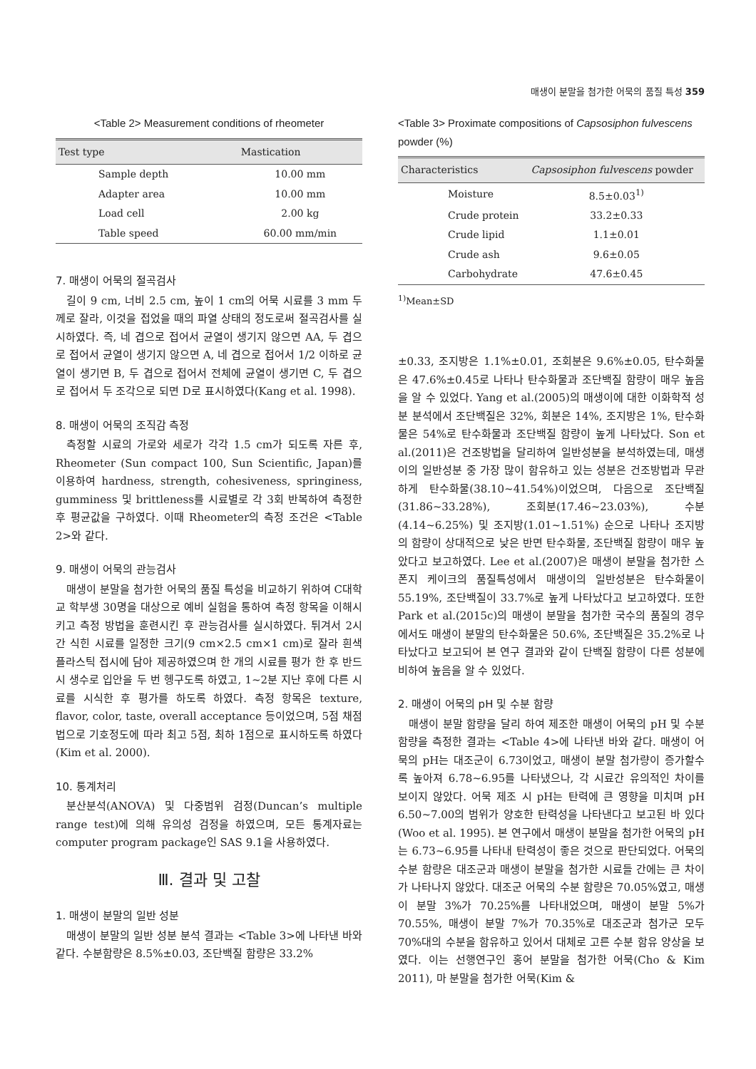매생이 분말을 첨가한 어묵의 품질 특성 359
<Table 2> Measurement conditions of rheometer
| Test type | Mastication |
| --- | --- |
| Sample depth | 10.00 mm |
| Adapter area | 10.00 mm |
| Load cell | 2.00 kg |
| Table speed | 60.00 mm/min |
7. 매생이 어묵의 절곡검사
길이 9 cm, 너비 2.5 cm, 높이 1 cm의 어묵 시료를 3 mm 두께로 잘라, 이것을 접었을 때의 파열 상태의 정도로써 절곡검사를 실시하였다. 즉, 네 겹으로 접어서 균열이 생기지 않으면 AA, 두 겹으로 접어서 균열이 생기지 않으면 A, 네 겹으로 접어서 1/2 이하로 균열이 생기면 B, 두 겹으로 접어서 전체에 균열이 생기면 C, 두 겹으로 접어서 두 조각으로 되면 D로 표시하였다(Kang et al. 1998).
8. 매생이 어묵의 조직감 측정
측정할 시료의 가로와 세로가 각각 1.5 cm가 되도록 자른 후, Rheometer (Sun compact 100, Sun Scientific, Japan)를 이용하여 hardness, strength, cohesiveness, springiness, gumminess 및 brittleness를 시료별로 각 3회 반복하여 측정한 후 평균값을 구하였다. 이때 Rheometer의 측정 조건은 <Table 2>와 같다.
9. 매생이 어묵의 관능검사
매생이 분말을 첨가한 어묵의 품질 특성을 비교하기 위하여 C대학교 학부생 30명을 대상으로 예비 실험을 통하여 측정 항목을 이해시키고 측정 방법을 훈련시킨 후 관능검사를 실시하였다. 튀겨서 2시간 식힌 시료를 일정한 크기(9 cm×2.5 cm×1 cm)로 잘라 흰색 플라스틱 접시에 담아 제공하였으며 한 개의 시료를 평가 한 후 반드시 생수로 입안을 두 번 헹구도록 하였고, 1~2분 지난 후에 다른 시료를 시식한 후 평가를 하도록 하였다. 측정 항목은 texture, flavor, color, taste, overall acceptance 등이었으며, 5점 채점법으로 기호정도에 따라 최고 5점, 최하 1점으로 표시하도록 하였다(Kim et al. 2000).
10. 통계처리
분산분석(ANOVA) 및 다중범위 검정(Duncan’s multiple range test)에 의해 유의성 검정을 하였으며, 모든 통계자료는 computer program package인 SAS 9.1을 사용하였다.
Ⅲ. 결과 및 고찰
1. 매생이 분말의 일반 성분
매생이 분말의 일반 성분 분석 결과는 <Table 3>에 나타낸 바와 같다. 수분함량은 8.5%±0.03, 조단백질 함량은 33.2%
<Table 3> Proximate compositions of Capsosiphon fulvescens powder (%)
| Characteristics | Capsosiphon fulvescens powder |
| --- | --- |
| Moisture | 8.5±0.03<sup>1)</sup> |
| Crude protein | 33.2±0.33 |
| Crude lipid | 1.1±0.01 |
| Crude ash | 9.6±0.05 |
| Carbohydrate | 47.6±0.45 |
<sup>1)</sup> Mean±SD
±0.33, 조지방은 1.1%±0.01, 조회분은 9.6%±0.05, 탄수화물은 47.6%±0.45로 나타나 탄수화물과 조단백질 함량이 매우 높음을 알 수 있었다. Yang et al.(2005)의 매생이에 대한 이화학적 성분 분석에서 조단백질은 32%, 회분은 14%, 조지방은 1%, 탄수화물은 54%로 탄수화물과 조단백질 함량이 높게 나타났다. Son et al.(2011)은 건조방법을 달리하여 일반성분을 분석하였는데, 매생이의 일반성분 중 가장 많이 함유하고 있는 성분은 건조방법과 무관하게 탄수화물(38.10~41.54%)이었으며, 다음으로 조단백질(31.86~33.28%), 조회분(17.46~23.03%), 수분(4.14~6.25%) 및 조지방(1.01~1.51%) 순으로 나타나 조지방의 함량이 상대적으로 낮은 반면 탄수화물, 조단백질 함량이 매우 높았다고 보고하였다. Lee et al.(2007)은 매생이 분말을 첨가한 스폰지 케이크의 품질특성에서 매생이의 일반성분은 탄수화물이 55.19%, 조단백질이 33.7%로 높게 나타났다고 보고하였다. 또한 Park et al.(2015c)의 매생이 분말을 첨가한 국수의 품질의 경우에서도 매생이 분말의 탄수화물은 50.6%, 조단백질은 35.2%로 나타났다고 보고되어 본 연구 결과와 같이 단백질 함량이 다른 성분에 비하여 높음을 알 수 있었다.
2. 매생이 어묵의 pH 및 수분 함량
매생이 분말 함량을 달리 하여 제조한 매생이 어묵의 pH 및 수분함량을 측정한 결과는 <Table 4>에 나타낸 바와 같다. 매생이 어묵의 pH는 대조군이 6.73이었고, 매생이 분말 첨가량이 증가할수록 높아져 6.78~6.95를 나타냈으나, 각 시료간 유의적인 차이를 보이지 않았다. 어묵 제조 시 pH는 탄력에 큰 영향을 미치며 pH 6.50~7.00의 범위가 양호한 탄력성을 나타낸다고 보고된 바 있다(Woo et al. 1995). 본 연구에서 매생이 분말을 첨가한 어묵의 pH는 6.73~6.95를 나타내 탄력성이 좋은 것으로 판단되었다. 어묵의 수분 함량은 대조군과 매생이 분말을 첨가한 시료들 간에는 큰 차이가 나타나지 않았다. 대조군 어묵의 수분 함량은 70.05%였고, 매생이 분말 3%가 70.25%를 나타내었으며, 매생이 분말 5%가 70.55%, 매생이 분말 7%가 70.35%로 대조군과 첨가군 모두 70%대의 수분을 함유하고 있어서 대체로 고른 수분 함유 양상을 보였다. 이는 선행연구인 홍어 분말을 첨가한 어묵(Cho & Kim 2011), 마 분말을 첨가한 어묵(Kim &